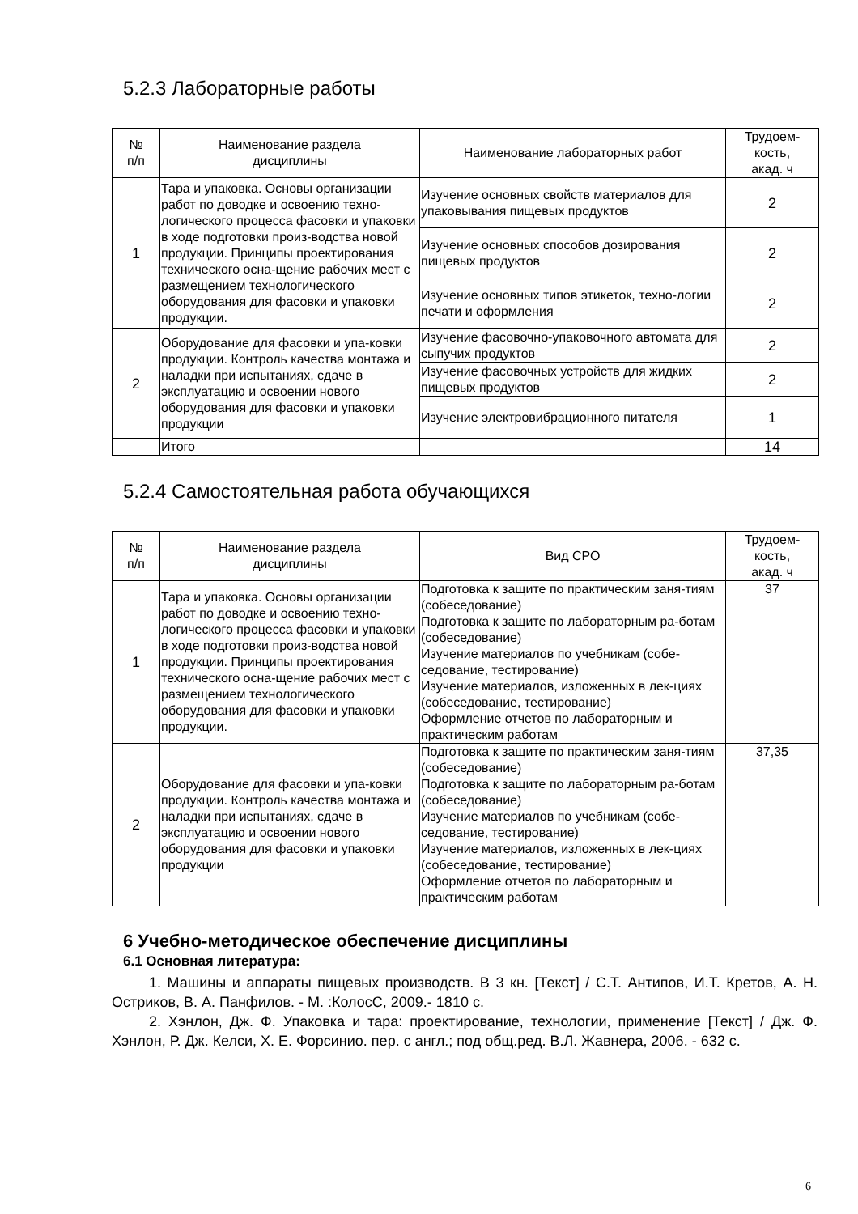5.2.3 Лабораторные работы
| № п/п | Наименование раздела дисциплины | Наименование лабораторных работ | Трудоем- кость, акад. ч |
| --- | --- | --- | --- |
| 1 | Тара и упаковка. Основы организации работ по доводке и освоению техно-логического процесса фасовки и упаковки в ходе подготовки произ-водства новой продукции. Принципы проектирования технического осна-щение рабочих мест с размещением технологического оборудования для фасовки и упаковки продукции. | Изучение основных свойств материалов для упаковывания пищевых продуктов | 2 |
| | | Изучение основных способов дозирования пищевых продуктов | 2 |
| | | Изучение основных типов этикеток, техно-логии печати и оформления | 2 |
| 2 | Оборудование для фасовки и упа-ковки продукции. Контроль качества монтажа и наладки при испытаниях, сдаче в эксплуатацию и освоении нового оборудования для фасовки и упаковки продукции | Изучение фасовочно-упаковочного автомата для сыпучих продуктов | 2 |
| | | Изучение фасовочных устройств для жидких пищевых продуктов | 2 |
| | | Изучение электровибрационного питателя | 1 |
| | Итого | | 14 |
5.2.4 Самостоятельная работа обучающихся
| № п/п | Наименование раздела дисциплины | Вид СРО | Трудоем- кость, акад. ч |
| --- | --- | --- | --- |
| 1 | Тара и упаковка. Основы организации работ по доводке и освоению техно-логического процесса фасовки и упаковки в ходе подготовки произ-водства новой продукции. Принципы проектирования технического осна-щение рабочих мест с размещением технологического оборудования для фасовки и упаковки продукции. | Подготовка к защите по практическим заня-тиям (собеседование) Подготовка к защите по лабораторным ра-ботам (собеседование) Изучение материалов по учебникам (собе-седование, тестирование) Изучение материалов, изложенных в лек-циях (собеседование, тестирование) Оформление отчетов по лабораторным и практическим работам | 37 |
| 2 | Оборудование для фасовки и упа-ковки продукции. Контроль качества монтажа и наладки при испытаниях, сдаче в эксплуатацию и освоении нового оборудования для фасовки и упаковки продукции | Подготовка к защите по практическим заня-тиям (собеседование) Подготовка к защите по лабораторным ра-ботам (собеседование) Изучение материалов по учебникам (собе-седование, тестирование) Изучение материалов, изложенных в лек-циях (собеседование, тестирование) Оформление отчетов по лабораторным и практическим работам | 37,35 |
6 Учебно-методическое обеспечение дисциплины
6.1 Основная литература:
1. Машины и аппараты пищевых производств. В 3 кн. [Текст] / С.Т. Антипов, И.Т. Кретов, А. Н. Остриков, В. А. Панфилов. - М. :КолосС, 2009.- 1810 с.
2. Хэнлон, Дж. Ф. Упаковка и тара: проектирование, технологии, применение [Текст] / Дж. Ф. Хэнлон, Р. Дж. Келси, Х. Е. Форсинио. пер. с англ.; под общ.ред. В.Л. Жавнера, 2006. - 632 с.
6